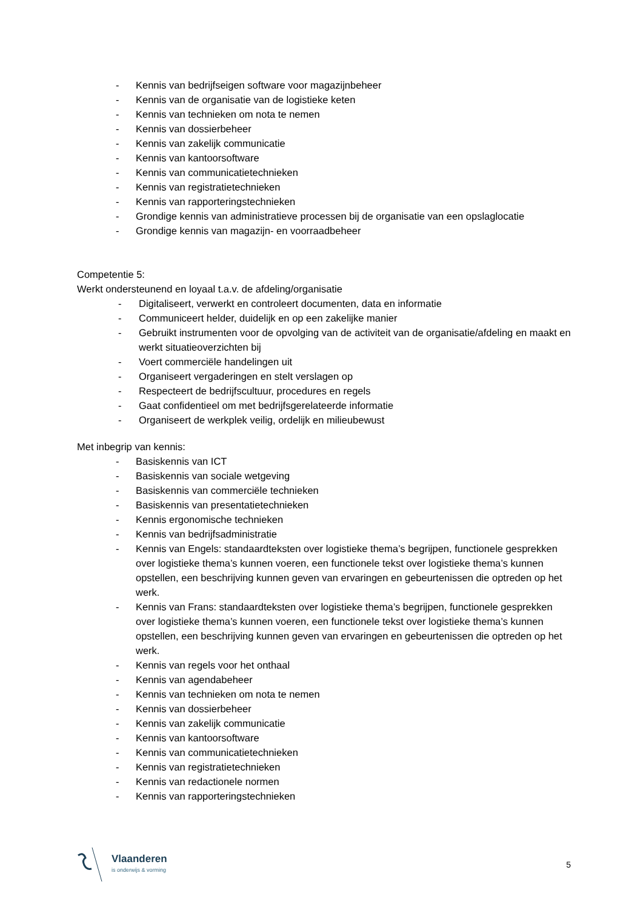- Kennis van bedrijfseigen software voor magazijnbeheer
- Kennis van de organisatie van de logistieke keten
- Kennis van technieken om nota te nemen
- Kennis van dossierbeheer
- Kennis van zakelijk communicatie
- Kennis van kantoorsoftware
- Kennis van communicatietechnieken
- Kennis van registratietechnieken
- Kennis van rapporteringstechnieken
- Grondige kennis van administratieve processen bij de organisatie van een opslaglocatie
- Grondige kennis van magazijn- en voorraadbeheer
Competentie 5:
Werkt ondersteunend en loyaal t.a.v. de afdeling/organisatie
- Digitaliseert, verwerkt en controleert documenten, data en informatie
- Communiceert helder, duidelijk en op een zakelijke manier
- Gebruikt instrumenten voor de opvolging van de activiteit van de organisatie/afdeling en maakt en werkt situatieoverzichten bij
- Voert commerciële handelingen uit
- Organiseert vergaderingen en stelt verslagen op
- Respecteert de bedrijfscultuur, procedures en regels
- Gaat confidentieel om met bedrijfsgerelateerde informatie
- Organiseert de werkplek veilig, ordelijk en milieubewust
Met inbegrip van kennis:
- Basiskennis van ICT
- Basiskennis van sociale wetgeving
- Basiskennis van commerciële technieken
- Basiskennis van presentatietechnieken
- Kennis ergonomische technieken
- Kennis van bedrijfsadministratie
- Kennis van Engels: standaardteksten over logistieke thema’s begrijpen, functionele gesprekken over logistieke thema’s kunnen voeren, een functionele tekst over logistieke thema’s kunnen opstellen, een beschrijving kunnen geven van ervaringen en gebeurtenissen die optreden op het werk.
- Kennis van Frans: standaardteksten over logistieke thema’s begrijpen, functionele gesprekken over logistieke thema’s kunnen voeren, een functionele tekst over logistieke thema’s kunnen opstellen, een beschrijving kunnen geven van ervaringen en gebeurtenissen die optreden op het werk.
- Kennis van regels voor het onthaal
- Kennis van agendabeheer
- Kennis van technieken om nota te nemen
- Kennis van dossierbeheer
- Kennis van zakelijk communicatie
- Kennis van kantoorsoftware
- Kennis van communicatietechnieken
- Kennis van registratietechnieken
- Kennis van redactionele normen
- Kennis van rapporteringstechnieken
Vlaanderen
is onderwijs & vorming
5